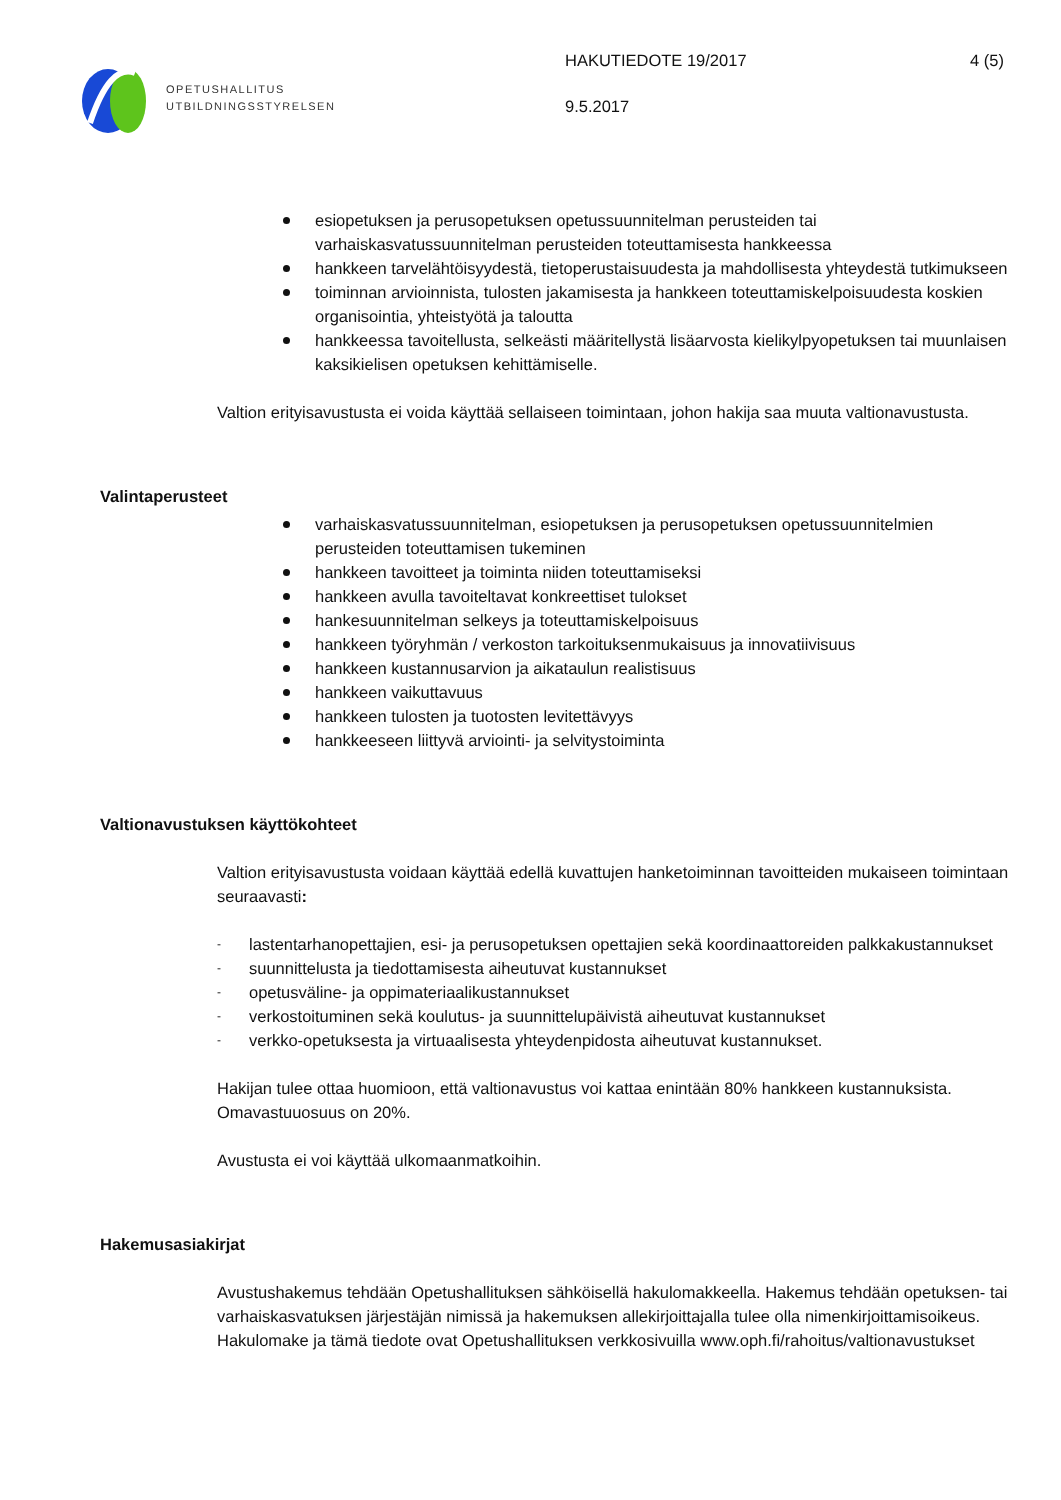OPETUSHALLITUS
UTBILDNINGSSTYRELSEN
HAKUTIEDOTE 19/2017
9.5.2017
4 (5)
esiopetuksen ja perusopetuksen opetussuunnitelman perusteiden tai varhaiskasvatussuunnitelman perusteiden toteuttamisesta hankkeessa
hankkeen tarvelähtöisyydestä, tietoperustaisuudesta ja mahdollisesta yhteydestä tutkimukseen
toiminnan arvioinnista, tulosten jakamisesta ja hankkeen toteuttamiskelpoisuudesta koskien organisointia, yhteistyötä ja taloutta
hankkeessa tavoitellusta, selkeästi määritellystä lisäarvosta kielikylpyopetuksen tai muunlaisen kaksikielisen opetuksen kehittämiselle.
Valtion erityisavustusta ei voida käyttää sellaiseen toimintaan, johon hakija saa muuta valtionavustusta.
Valintaperusteet
varhaiskasvatussuunnitelman, esiopetuksen ja perusopetuksen opetussuunnitelmien perusteiden toteuttamisen tukeminen
hankkeen tavoitteet ja toiminta niiden toteuttamiseksi
hankkeen avulla tavoiteltavat konkreettiset tulokset
hankesuunnitelman selkeys ja toteuttamiskelpoisuus
hankkeen työryhmän / verkoston tarkoituksenmukaisuus ja innovatiivisuus
hankkeen kustannusarvion ja aikataulun realistisuus
hankkeen vaikuttavuus
hankkeen tulosten ja tuotosten levitettävyys
hankkeeseen liittyvä arviointi- ja selvitystoiminta
Valtionavustuksen käyttökohteet
Valtion erityisavustusta voidaan käyttää edellä kuvattujen hanketoiminnan tavoitteiden mukaiseen toimintaan seuraavasti:
- lastentarhanopettajien, esi- ja perusopetuksen opettajien sekä koordinaattoreiden palkkakustannukset
- suunnittelusta ja tiedottamisesta aiheutuvat kustannukset
- opetusväline- ja oppimateriaalikustannukset
- verkostoituminen sekä koulutus- ja suunnittelupäivistä aiheutuvat kustannukset
- verkko-opetuksesta ja virtuaalisesta yhteydenpidosta aiheutuvat kustannukset.
Hakijan tulee ottaa huomioon, että valtionavustus voi kattaa enintään 80% hankkeen kustannuksista. Omavastuuosuus on 20%.
Avustusta ei voi käyttää ulkomaanmatkoihin.
Hakemusasiakirjat
Avustushakemus tehdään Opetushallituksen sähköisellä hakulomakkeella. Hakemus tehdään opetuksen- tai varhaiskasvatuksen järjestäjän nimissä ja hakemuksen allekirjoittajalla tulee olla nimenkirjoittamisoikeus. Hakulomake ja tämä tiedote ovat Opetushallituksen verkkosivuilla www.oph.fi/rahoitus/valtionavustukset